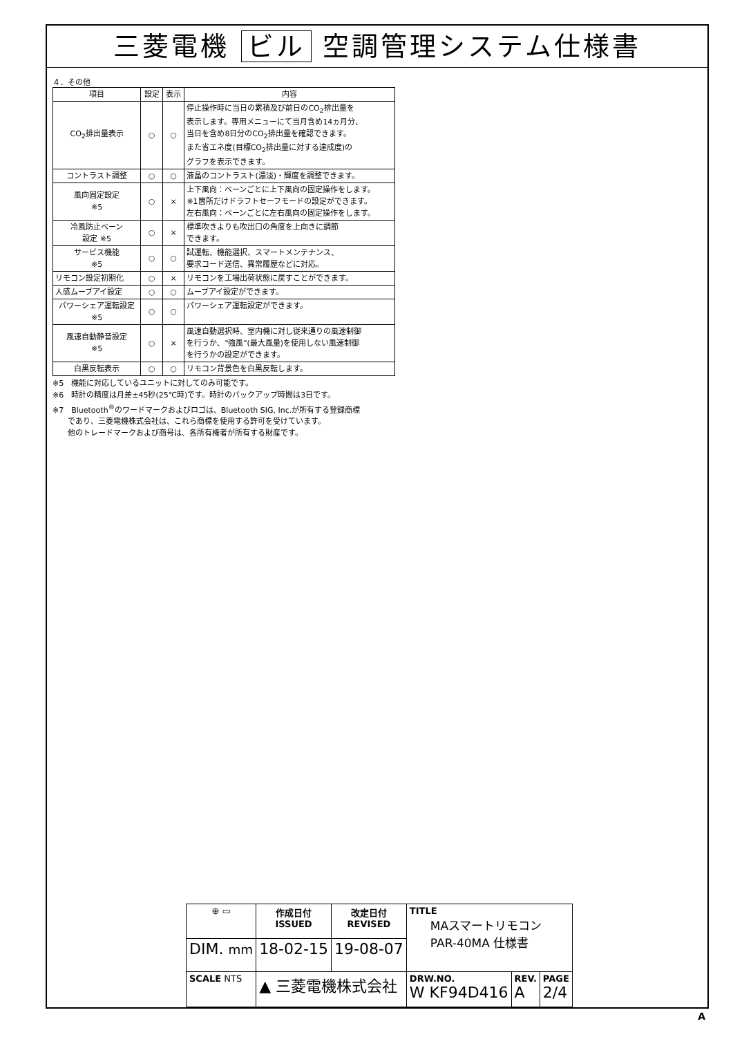三菱電機 ビル 空調管理システム仕様書
４．その他
| 項目 | 設定 | 表示 | 内容 |
| --- | --- | --- | --- |
| CO<sub>2</sub>排出量表示 | ○ | ○ | 停止操作時に当日の累積及び前日のCO<sub>2</sub>排出量を 表示します。専用メニューにて当月含め14ヵ月分、 当日を含め8日分のCO<sub>2</sub>排出量を確認できます。 また省エネ度(目標CO<sub>2</sub>排出量に対する達成度)の グラフを表示できます。 |
| コントラスト調整 | ○ | ○ | 液晶のコントラスト(濃淡)・輝度を調整できます。 |
| 風向固定設定 ※5 | ○ | × | 上下風向：ベーンごとに上下風向の固定操作をします。 ※1箇所だけドラフトセーフモードの設定ができます。 左右風向：ベーンごとに左右風向の固定操作をします。 |
| 冷風防止ベーン 設定 ※5 | ○ | × | 標準吹きよりも吹出口の角度を上向きに調節 できます。 |
| サービス機能 ※5 | ○ | ○ | 試運転、機能選択、スマートメンテナンス、 要求コード送信、異常履歴などに対応。 |
| リモコン設定初期化 | ○ | × | リモコンを工場出荷状態に戻すことができます。 |
| 人感ムーブアイ設定 | ○ | ○ | ムーブアイ設定ができます。 |
| パワーシェア運転設定 ※5 | ○ | ○ | パワーシェア運転設定ができます。 |
| 風速自動静音設定 ※5 | ○ | × | 風速自動選択時、室内機に対し従来通りの風速制御 を行うか、"強風"(最大風量)を使用しない風速制御 を行うかの設定ができます。 |
| 白黒反転表示 | ○ | ○ | リモコン背景色を白黒反転します。 |
※5　機能に対応しているユニットに対してのみ可能です。
※6　時計の精度は月差±45秒(25℃時)です。時計のバックアップ時間は3日です。
※7　Bluetooth<sup>®</sup>のワードマークおよびロゴは、Bluetooth SIG, Inc.が所有する登録商標
　　であり、三菱電機株式会社は、これら商標を使用する許可を受けています。
　　他のトレードマークおよび商号は、各所有権者が所有する財産です。
| ⊕ ▭ | 作成日付 ISSUED | 改定日付 REVISED | TITLE MAスマートリモコン PAR-40MA 仕様書 | | |
| DIM. mm | 18-02-15 | 19-08-07 | | | |
| SCALE NTS | ▲ 三菱電機株式会社 | | DRW.NO. W KF94D416 | REV. A | PAGE 2/4 |
A